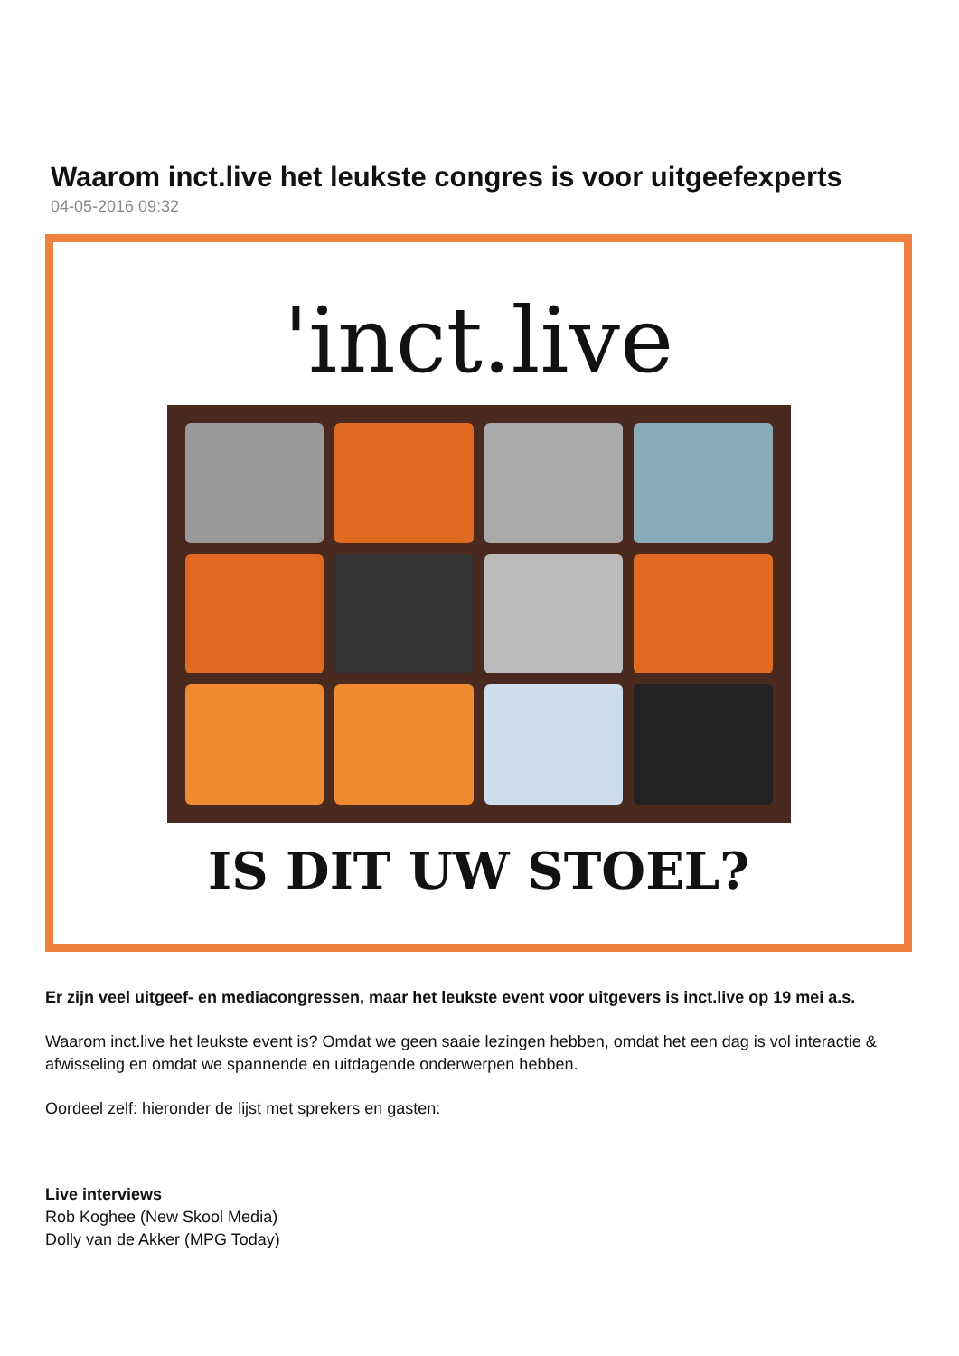Waarom inct.live het leukste congres is voor uitgeefexperts
04-05-2016 09:32
'inct.live
IS DIT UW STOEL?
Er zijn veel uitgeef- en mediacongressen, maar het leukste event voor uitgevers is inct.live op 19 mei a.s.
Waarom inct.live het leukste event is? Omdat we geen saaie lezingen hebben, omdat het een dag is vol interactie & afwisseling en omdat we spannende en uitdagende onderwerpen hebben.
Oordeel zelf: hieronder de lijst met sprekers en gasten:
Live interviews
Rob Koghee (New Skool Media)
Dolly van de Akker (MPG Today)